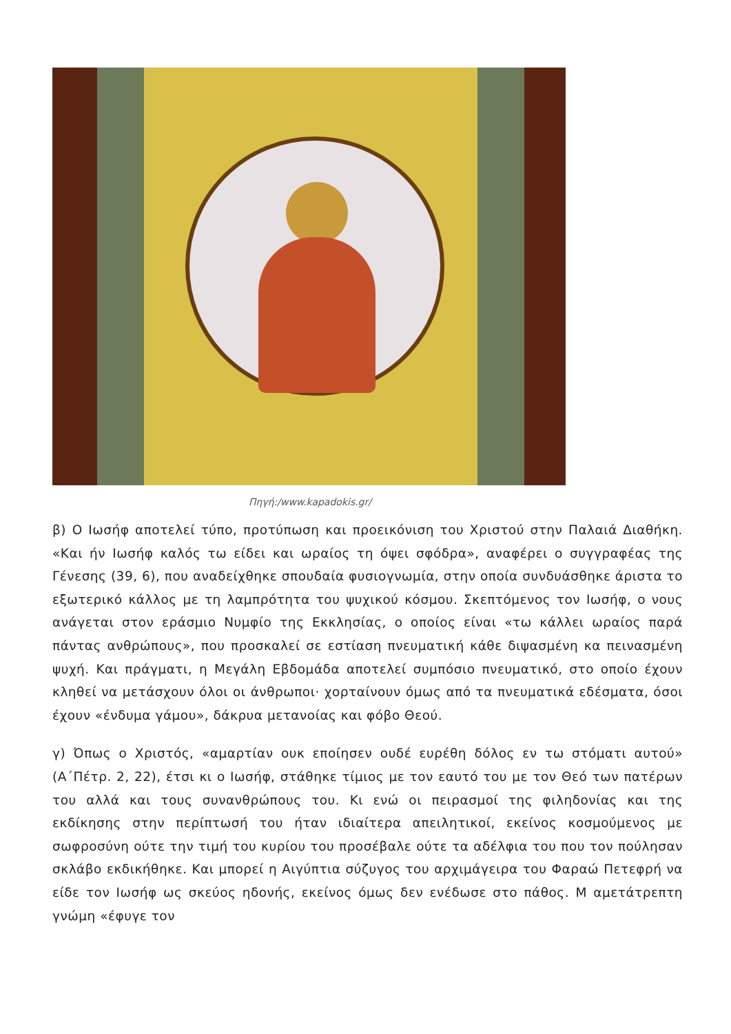Πηγή:/www.kapadokis.gr/
β) Ο Ιωσήφ αποτελεί τύπο, προτύπωση και προεικόνιση του Χριστού στην Παλαιά Διαθήκη. «Και ήν Ιωσήφ καλός τω είδει και ωραίος τη όψει σφόδρα», αναφέρει ο συγγραφέας της Γένεσης (39, 6), που αναδείχθηκε σπουδαία φυσιογνωμία, στην οποία συνδυάσθηκε άριστα το εξωτερικό κάλλος με τη λαμπρότητα του ψυχικού κόσμου. Σκεπτόμενος τον Ιωσήφ, ο νους ανάγεται στον εράσμιο Νυμφίο της Εκκλησίας, ο οποίος είναι «τω κάλλει ωραίος παρά πάντας ανθρώπους», που προσκαλεί σε εστίαση πνευματική κάθε διψασμένη κα πεινασμένη ψυχή. Και πράγματι, η Μεγάλη Εβδομάδα αποτελεί συμπόσιο πνευματικό, στο οποίο έχουν κληθεί να μετάσχουν όλοι οι άνθρωποι· χορταίνουν όμως από τα πνευματικά εδέσματα, όσοι έχουν «ένδυμα γάμου», δάκρυα μετανοίας και φόβο Θεού.
γ) Όπως ο Χριστός, «αμαρτίαν ουκ εποίησεν ουδέ ευρέθη δόλος εν τω στόματι αυτού» (Α΄Πέτρ. 2, 22), έτσι κι ο Ιωσήφ, στάθηκε τίμιος με τον εαυτό του με τον Θεό των πατέρων του αλλά και τους συνανθρώπους του. Κι ενώ οι πειρασμοί της φιληδονίας και της εκδίκησης στην περίπτωσή του ήταν ιδιαίτερα απειλητικοί, εκείνος κοσμούμενος με σωφροσύνη ούτε την τιμή του κυρίου του προσέβαλε ούτε τα αδέλφια του που τον πούλησαν σκλάβο εκδικήθηκε. Και μπορεί η Αιγύπτια σύζυγος του αρχιμάγειρα του Φαραώ Πετεφρή να είδε τον Ιωσήφ ως σκεύος ηδονής, εκείνος όμως δεν ενέδωσε στο πάθος. Μ αμετάτρεπτη γνώμη «έφυγε τον